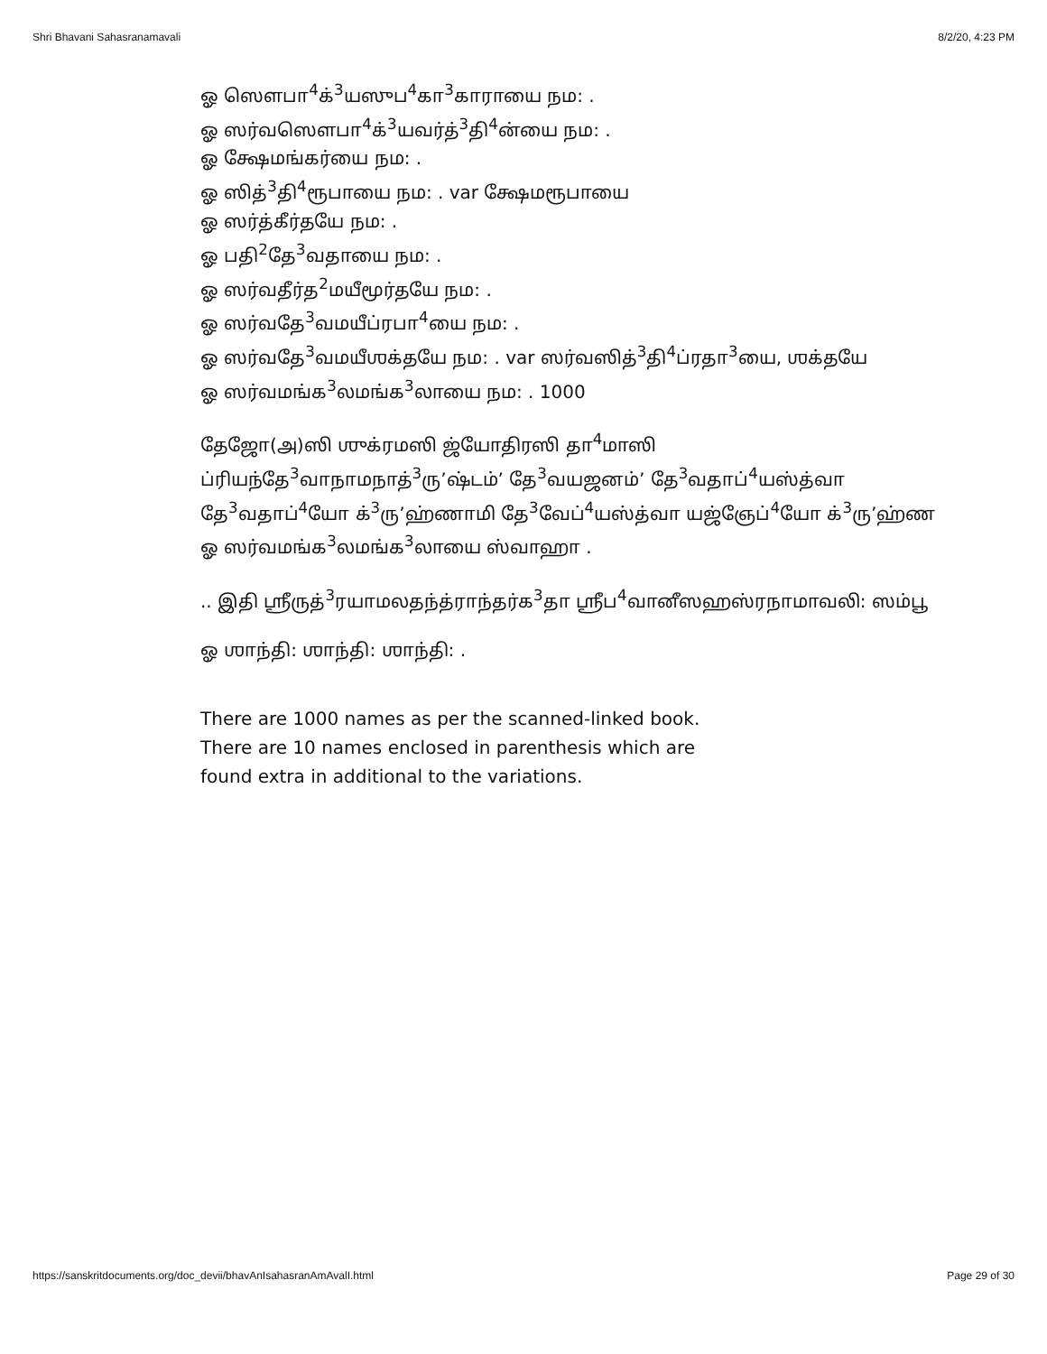Shri Bhavani Sahasranamavali 8/2/20, 4:23 PM
ஓ ஸௌபா<sup>4</sup>க்<sup>3</sup>யஸுப<sup>4</sup>கா<sup>3</sup>காராயை நம: .
ஓ ஸர்வஸௌபா<sup>4</sup>க்<sup>3</sup>யவர்த்<sup>3</sup>தி<sup>4</sup>ன்யை நம: .
ஓ க்ஷேமங்கர்யை நம: .
ஓ ஸித்<sup>3</sup>தி<sup>4</sup>ரூபாயை நம: . var க்ஷேமரூபாயை
ஓ ஸர்த்கீர்தயே நம: .
ஓ பதி<sup>2</sup>தே<sup>3</sup>வதாயை நம: .
ஓ ஸர்வதீர்த<sup>2</sup>மயீமூர்தயே நம: .
ஓ ஸர்வதே<sup>3</sup>வமயீப்ரபா<sup>4</sup>யை நம: .
ஓ ஸர்வதே<sup>3</sup>வமயீஶக்தயே நம: . var ஸர்வஸித்<sup>3</sup>தி<sup>4</sup>ப்ரதா<sup>3</sup>யை, ஶக்தயே
ஓ ஸர்வமங்க<sup>3</sup>லமங்க<sup>3</sup>லாயை நம: . 1000
தேஜோ(அ)ஸி ஶுக்ரமஸி ஜ்யோதிரஸி தா<sup>4</sup>மாஸி
ப்ரியந்தே<sup>3</sup>வாநாமநாத்<sup>3</sup>ரு’ஷ்டம்’ தே<sup>3</sup>வயஜனம்’ தே<sup>3</sup>வதாப்<sup>4</sup>யஸ்த்வா
தே<sup>3</sup>வதாப்<sup>4</sup>யோ க்<sup>3</sup>ரு’ஹ்ணாமி தே<sup>3</sup>வேப்<sup>4</sup>யஸ்த்வா யஜ்ஞேப்<sup>4</sup>யோ க்<sup>3</sup>ரு’ஹ்ண
ஓ ஸர்வமங்க<sup>3</sup>லமங்க<sup>3</sup>லாயை ஸ்வாஹா .
.. இதி ஶ்ரீருத்<sup>3</sup>ரயாமலதந்த்ராந்தர்க<sup>3</sup>தா ஶ்ரீப<sup>4</sup>வானீஸஹஸ்ரநாமாவலி: ஸம்பூ
ஓ ஶாந்தி: ஶாந்தி: ஶாந்தி: .
There are 1000 names as per the scanned-linked book.
There are 10 names enclosed in parenthesis which are
found extra in additional to the variations.
https://sanskritdocuments.org/doc_devii/bhavAnIsahasranAmAvalI.html Page 29 of 30